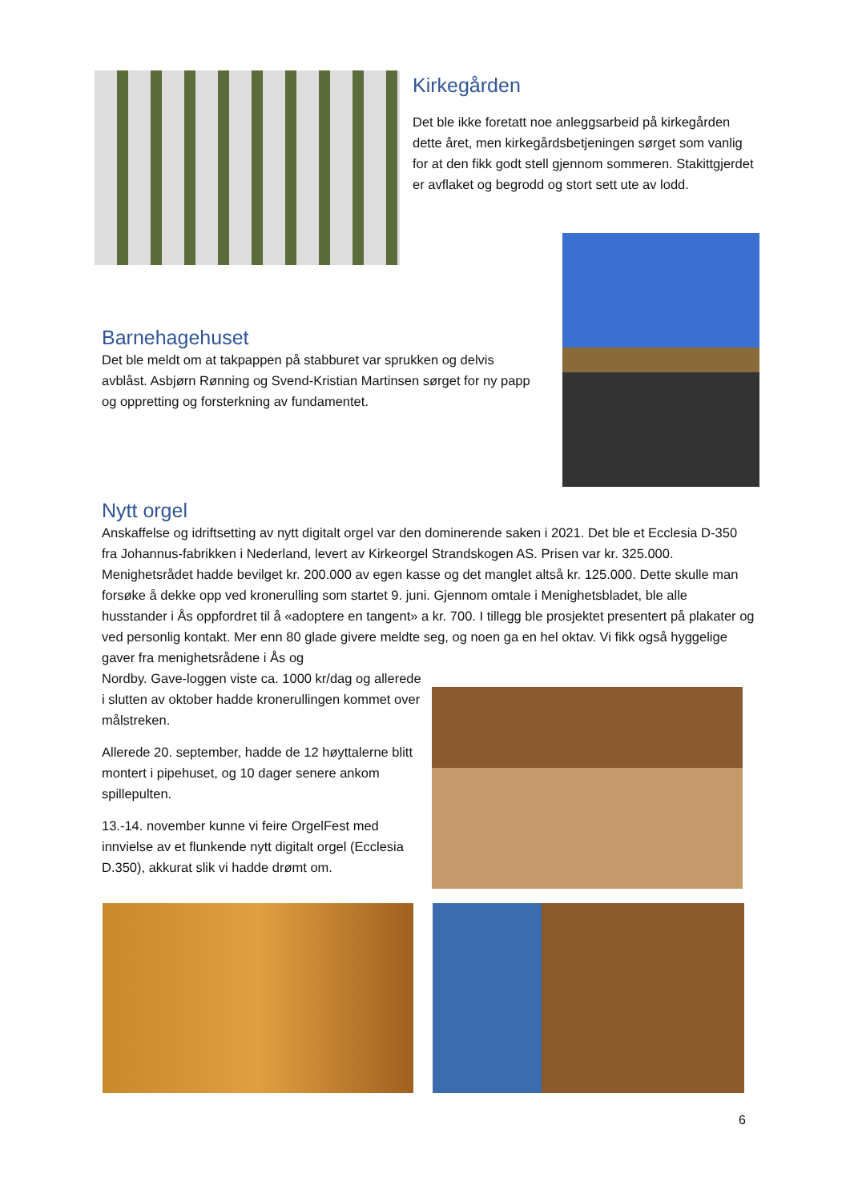Kirkegården
Det ble ikke foretatt noe anleggsarbeid på kirkegården dette året, men kirkegårdsbetjeningen sørget som vanlig for at den fikk godt stell gjennom sommeren. Stakittgjerdet er avflaket og begrodd og stort sett ute av lodd.
Barnehagehuset
Det ble meldt om at takpappen på stabburet var sprukken og delvis avblåst. Asbjørn Rønning og Svend-Kristian Martinsen sørget for ny papp og oppretting og forsterkning av fundamentet.
Nytt orgel
Anskaffelse og idriftsetting av nytt digitalt orgel var den dominerende saken i 2021. Det ble et Ecclesia D-350 fra Johannus-fabrikken i Nederland, levert av Kirkeorgel Strandskogen AS. Prisen var kr. 325.000. Menighetsrådet hadde bevilget kr. 200.000 av egen kasse og det manglet altså kr. 125.000. Dette skulle man forsøke å dekke opp ved kronerulling som startet 9. juni. Gjennom omtale i Menighetsbladet, ble alle husstander i Ås oppfordret til å «adoptere en tangent» a kr. 700. I tillegg ble prosjektet presentert på plakater og ved personlig kontakt. Mer enn 80 glade givere meldte seg, og noen ga en hel oktav. Vi fikk også hyggelige gaver fra menighetsrådene i Ås og
Nordby. Gave-loggen viste ca. 1000 kr/dag og allerede i slutten av oktober hadde kronerullingen kommet over målstreken.
Allerede 20. september, hadde de 12 høyttalerne blitt montert i pipehuset, og 10 dager senere ankom spillepulten.
13.-14. november kunne vi feire OrgelFest med innvielse av et flunkende nytt digitalt orgel (Ecclesia D.350), akkurat slik vi hadde drømt om.
6